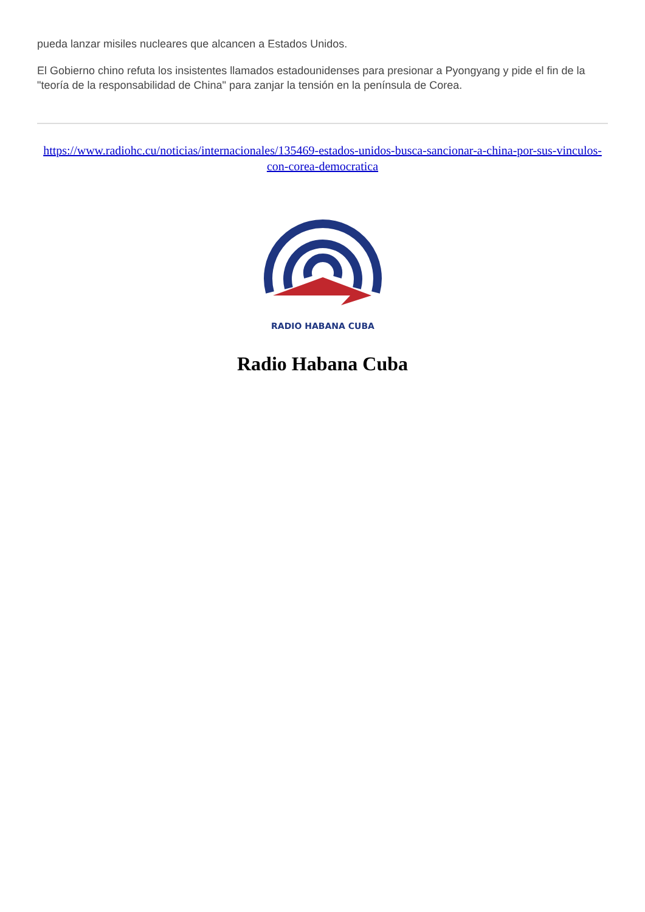pueda lanzar misiles nucleares que alcancen a Estados Unidos.
El Gobierno chino refuta los insistentes llamados estadounidenses para presionar a Pyongyang y pide el fin de la "teoría de la responsabilidad de China" para zanjar la tensión en la península de Corea.
https://www.radiohc.cu/noticias/internacionales/135469-estados-unidos-busca-sancionar-a-china-por-sus-vinculos-con-corea-democratica
RADIO HABANA CUBA
Radio Habana Cuba